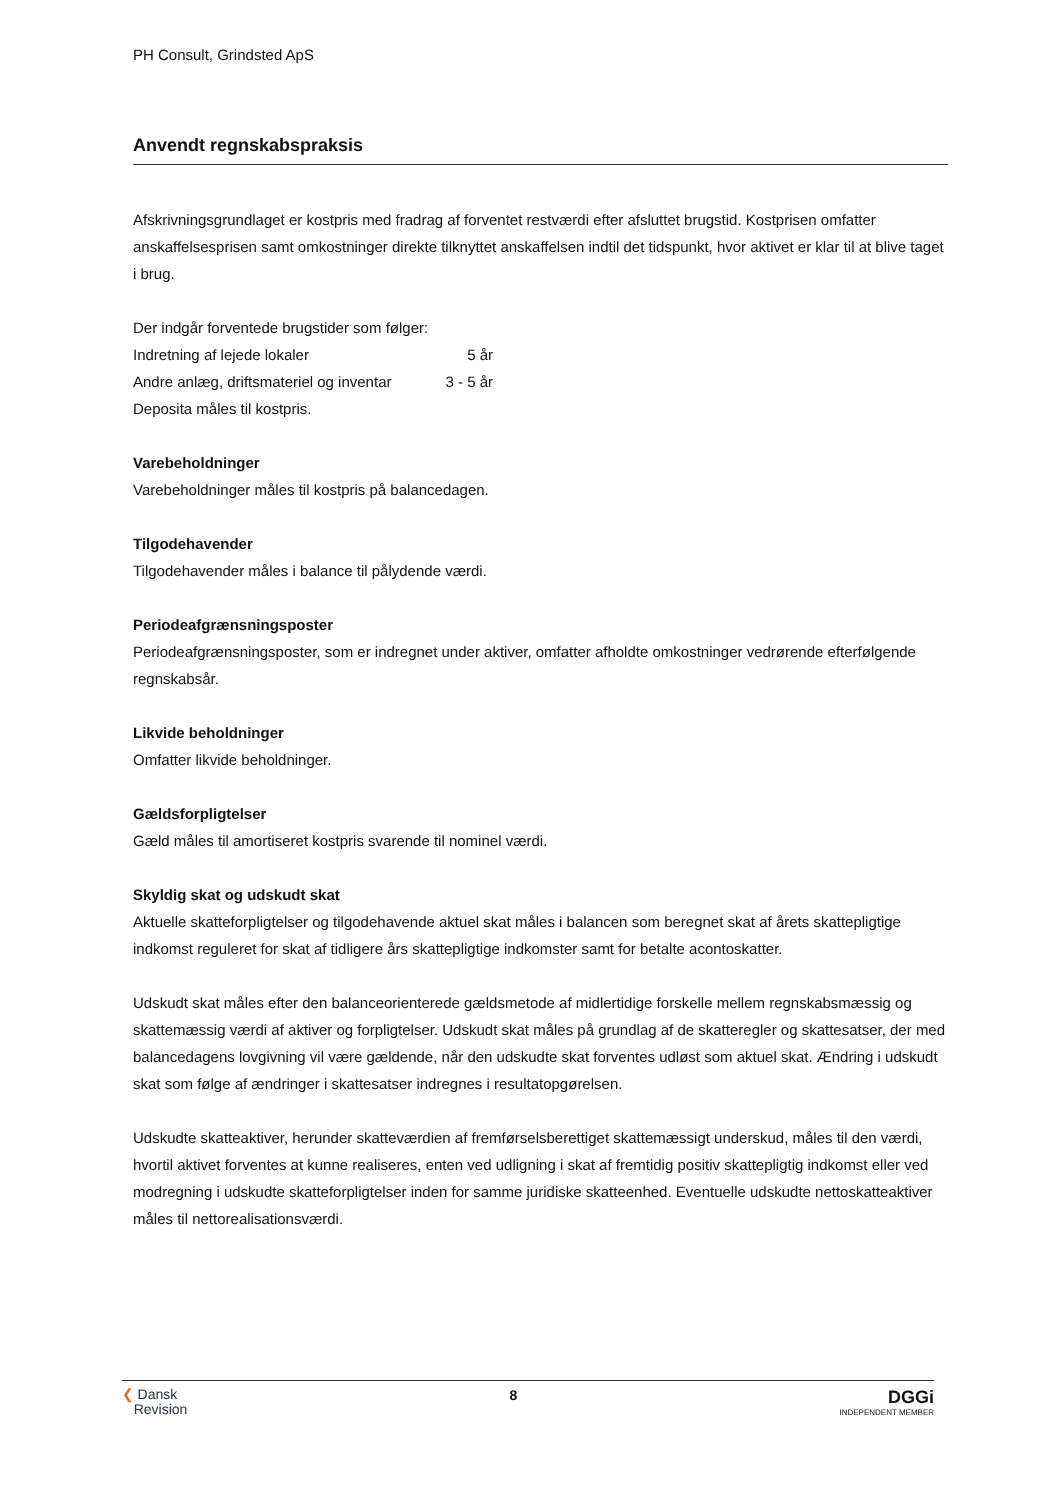PH Consult, Grindsted ApS
Anvendt regnskabspraksis
Afskrivningsgrundlaget er kostpris med fradrag af forventet restværdi efter afsluttet brugstid. Kostprisen omfatter anskaffelsesprisen samt omkostninger direkte tilknyttet anskaffelsen indtil det tidspunkt, hvor aktivet er klar til at blive taget i brug.
Der indgår forventede brugstider som følger:
| Indretning af lejede lokaler | 5 år |
| Andre anlæg, driftsmateriel og inventar | 3 - 5 år |
Deposita måles til kostpris.
Varebeholdninger
Varebeholdninger måles til kostpris på balancedagen.
Tilgodehavender
Tilgodehavender måles i balance til pålydende værdi.
Periodeafgrænsningsposter
Periodeafgrænsningsposter, som er indregnet under aktiver, omfatter afholdte omkostninger vedrørende efterfølgende regnskabsår.
Likvide beholdninger
Omfatter likvide beholdninger.
Gældsforpligtelser
Gæld måles til amortiseret kostpris svarende til nominel værdi.
Skyldig skat og udskudt skat
Aktuelle skatteforpligtelser og tilgodehavende aktuel skat måles i balancen som beregnet skat af årets skattepligtige indkomst reguleret for skat af tidligere års skattepligtige indkomster samt for betalte acontoskatter.
Udskudt skat måles efter den balanceorienterede gældsmetode af midlertidige forskelle mellem regnskabsmæssig og skattemæssig værdi af aktiver og forpligtelser. Udskudt skat måles på grundlag af de skatteregler og skattesatser, der med balancedagens lovgivning vil være gældende, når den udskudte skat forventes udløst som aktuel skat. Ændring i udskudt skat som følge af ændringer i skattesatser indregnes i resultatopgørelsen.
Udskudte skatteaktiver, herunder skatteværdien af fremførselsberettiget skattemæssigt underskud, måles til den værdi, hvortil aktivet forventes at kunne realiseres, enten ved udligning i skat af fremtidig positiv skattepligtig indkomst eller ved modregning i udskudte skatteforpligtelser inden for samme juridiske skatteenhed. Eventuelle udskudte nettoskatteaktiver måles til nettorealisationsværdi.
❮ Dansk
Revision
8
DGGi
INDEPENDENT MEMBER